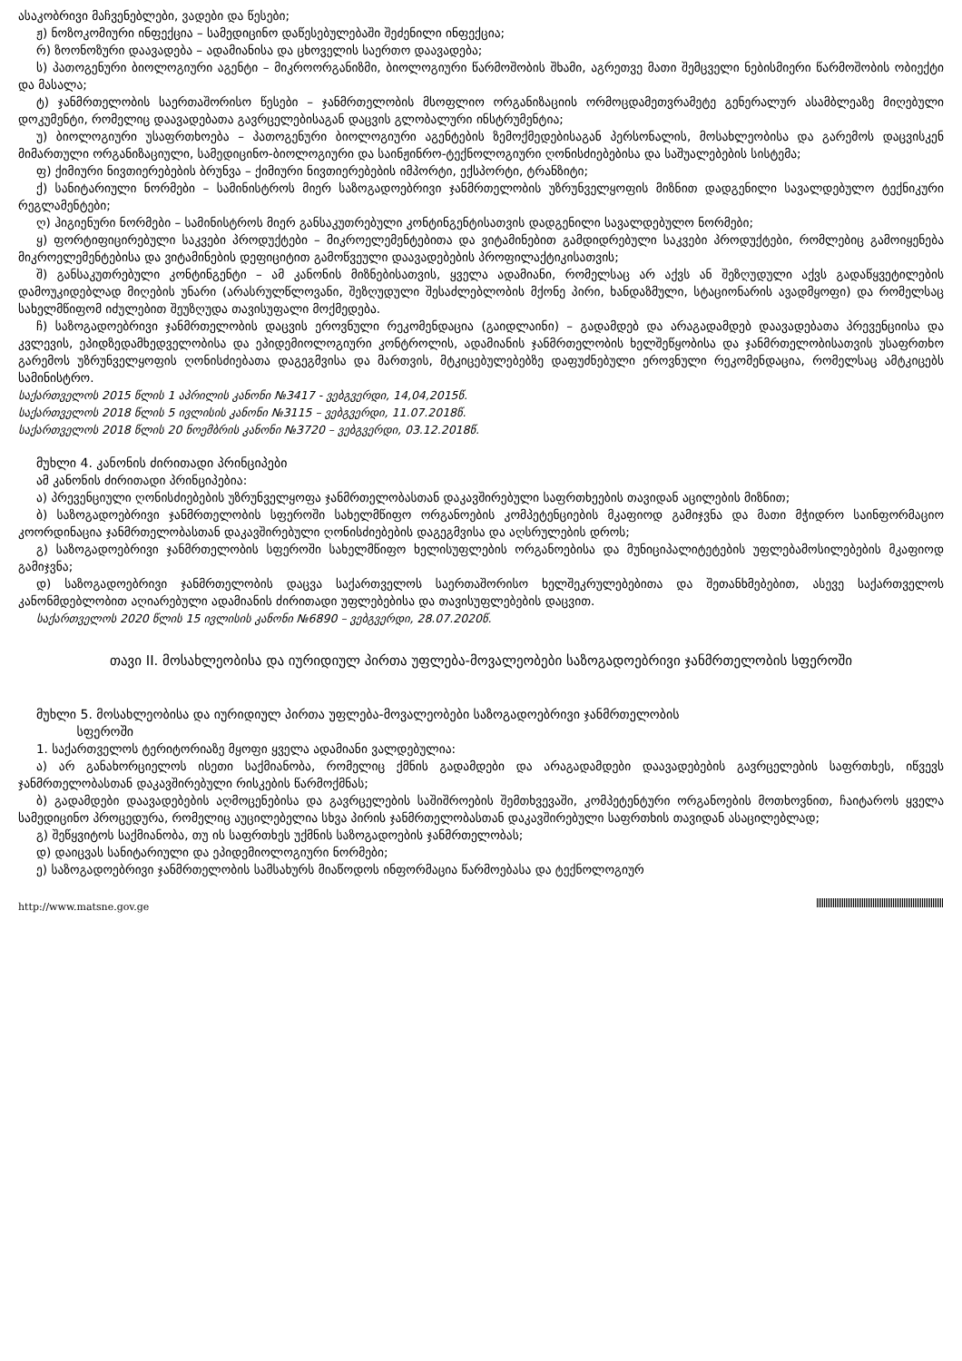ასაკობრივი მაჩვენებლები, ვადები და წესები;
ჟ) ნოზოკომიური ინფექცია – სამედიცინო დაწესებულებაში შეძენილი ინფექცია;
რ) ზოონოზური დაავადება – ადამიანისა და ცხოველის საერთო დაავადება;
ს) პათოგენური ბიოლოგიური აგენტი – მიკროორგანიზმი, ბიოლოგიური წარმოშობის შხამი, აგრეთვე მათი შემცველი ნებისმიერი წარმოშობის ობიექტი და მასალა;
ტ) ჯანმრთელობის საერთაშორისო წესები – ჯანმრთელობის მსოფლიო ორგანიზაციის ორმოცდამეთვრამეტე გენერალურ ასამბლეაზე მიღებული დოკუმენტი, რომელიც დაავადებათა გავრცელებისაგან დაცვის გლობალური ინსტრუმენტია;
უ) ბიოლოგიური უსაფრთხოება – პათოგენური ბიოლოგიური აგენტების ზემოქმედებისაგან პერსონალის, მოსახლეობისა და გარემოს დაცვისკენ მიმართული ორგანიზაციული, სამედიცინო-ბიოლოგიური და საინჟინრო-ტექნოლოგიური ღონისძიებებისა და საშუალებების სისტემა;
ფ) ქიმიური ნივთიერებების ბრუნვა – ქიმიური ნივთიერებების იმპორტი, ექსპორტი, ტრანზიტი;
ქ) სანიტარიული ნორმები – სამინისტროს მიერ საზოგადოებრივი ჯანმრთელობის უზრუნველყოფის მიზნით დადგენილი სავალდებულო ტექნიკური რეგლამენტები;
ღ) ჰიგიენური ნორმები – სამინისტროს მიერ განსაკუთრებული კონტინგენტისათვის დადგენილი სავალდებულო ნორმები;
ყ) ფორტიფიცირებული საკვები პროდუქტები – მიკროელემენტებითა და ვიტამინებით გამდიდრებული საკვები პროდუქტები, რომლებიც გამოიყენება მიკროელემენტებისა და ვიტამინების დეფიციტით გამოწვეული დაავადებების პროფილაქტიკისათვის;
შ) განსაკუთრებული კონტინგენტი – ამ კანონის მიზნებისათვის, ყველა ადამიანი, რომელსაც არ აქვს ან შეზღუდული აქვს გადაწყვეტილების დამოუკიდებლად მიღების უნარი (არასრულწლოვანი, შეზღუდული შესაძლებლობის მქონე პირი, ხანდაზმული, სტაციონარის ავადმყოფი) და რომელსაც სახელმწიფომ იძულებით შეუზღუდა თავისუფალი მოქმედება.
ჩ) საზოგადოებრივი ჯანმრთელობის დაცვის ეროვნული რეკომენდაცია (გაიდლაინი) – გადამდებ და არაგადამდებ დაავადებათა პრევენციისა და კვლევის, ეპიდზედამხედველობისა და ეპიდემიოლოგიური კონტროლის, ადამიანის ჯანმრთელობის ხელშეწყობისა და ჯანმრთელობისათვის უსაფრთხო გარემოს უზრუნველყოფის ღონისძიებათა დაგეგმვისა და მართვის, მტკიცებულებებზე დაფუძნებული ეროვნული რეკომენდაცია, რომელსაც ამტკიცებს სამინისტრო.
საქართველოს 2015 წლის 1 აპრილის კანონი №3417 - ვებგვერდი, 14,04,2015წ.
საქართველოს 2018 წლის 5 ივლისის კანონი №3115 – ვებგვერდი, 11.07.2018წ.
საქართველოს 2018 წლის 20 ნოემბრის კანონი №3720 – ვებგვერდი, 03.12.2018წ.
მუხლი 4. კანონის ძირითადი პრინციპები
ამ კანონის ძირითადი პრინციპებია:
ა) პრევენციული ღონისძიებების უზრუნველყოფა ჯანმრთელობასთან დაკავშირებული საფრთხეების თავიდან აცილების მიზნით;
ბ) საზოგადოებრივი ჯანმრთელობის სფეროში სახელმწიფო ორგანოების კომპეტენციების მკაფიოდ გამიჯვნა და მათი მჭიდრო საინფორმაციო კოორდინაცია ჯანმრთელობასთან დაკავშირებული ღონისძიებების დაგეგმვისა და აღსრულების დროს;
გ) საზოგადოებრივი ჯანმრთელობის სფეროში სახელმწიფო ხელისუფლების ორგანოებისა და მუნიციპალიტეტების უფლებამოსილებების მკაფიოდ გამიჯვნა;
დ) საზოგადოებრივი ჯანმრთელობის დაცვა საქართველოს საერთაშორისო ხელშეკრულებებითა და შეთანხმებებით, ასევე საქართველოს კანონმდებლობით აღიარებული ადამიანის ძირითადი უფლებებისა და თავისუფლებების დაცვით.
საქართველოს 2020 წლის 15 ივლისის კანონი №6890 – ვებგვერდი, 28.07.2020წ.
თავი II. მოსახლეობისა და იურიდიულ პირთა უფლება-მოვალეობები საზოგადოებრივი ჯანმრთელობის სფეროში
მუხლი 5. მოსახლეობისა და იურიდიულ პირთა უფლება-მოვალეობები საზოგადოებრივი ჯანმრთელობის
სფეროში
1. საქართველოს ტერიტორიაზე მყოფი ყველა ადამიანი ვალდებულია:
ა) არ განახორციელოს ისეთი საქმიანობა, რომელიც ქმნის გადამდები და არაგადამდები დაავადებების გავრცელების საფრთხეს, იწვევს ჯანმრთელობასთან დაკავშირებული რისკების წარმოქმნას;
ბ) გადამდები დაავადებების აღმოცენებისა და გავრცელების საშიშროების შემთხვევაში, კომპეტენტური ორგანოების მოთხოვნით, ჩაიტაროს ყველა სამედიცინო პროცედურა, რომელიც აუცილებელია სხვა პირის ჯანმრთელობასთან დაკავშირებული საფრთხის თავიდან ასაცილებლად;
გ) შეწყვიტოს საქმიანობა, თუ ის საფრთხეს უქმნის საზოგადოების ჯანმრთელობას;
დ) დაიცვას სანიტარიული და ეპიდემიოლოგიური ნორმები;
ე) საზოგადოებრივი ჯანმრთელობის სამსახურს მიაწოდოს ინფორმაცია წარმოებასა და ტექნოლოგიურ
http://www.matsne.gov.ge